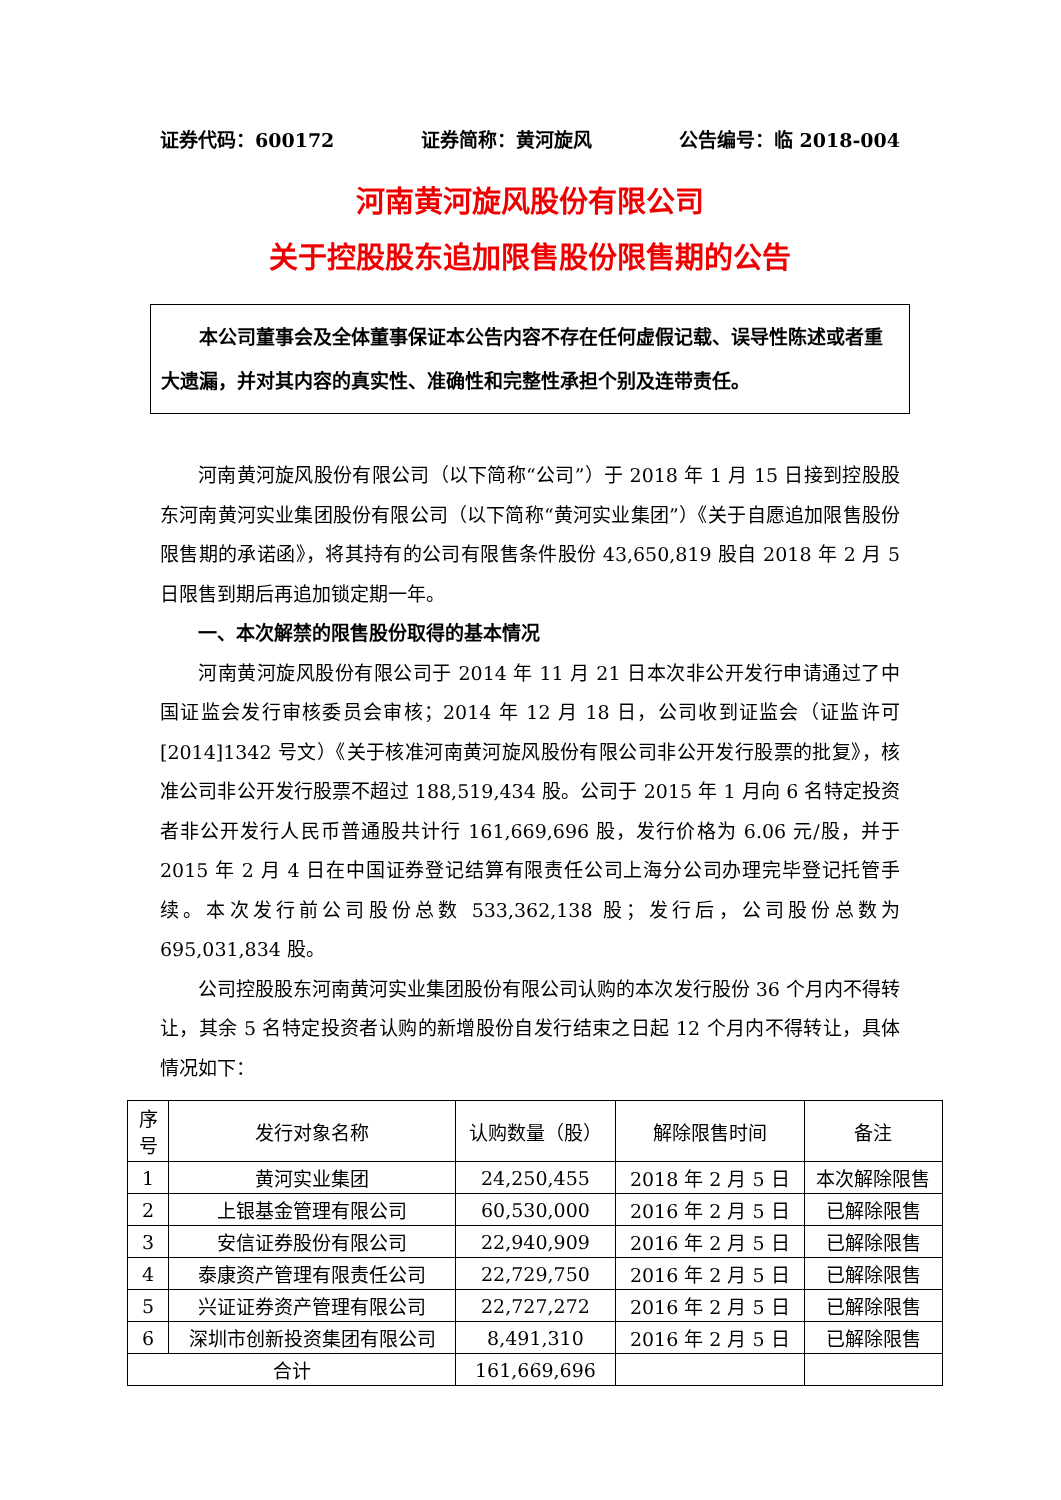证券代码：600172 证券简称：黄河旋风 公告编号：临 2018-004
河南黄河旋风股份有限公司
关于控股股东追加限售股份限售期的公告
本公司董事会及全体董事保证本公告内容不存在任何虚假记载、误导性陈述或者重大遗漏，并对其内容的真实性、准确性和完整性承担个别及连带责任。
河南黄河旋风股份有限公司（以下简称“公司”）于 2018 年 1 月 15 日接到控股股东河南黄河实业集团股份有限公司（以下简称“黄河实业集团”）《关于自愿追加限售股份限售期的承诺函》，将其持有的公司有限售条件股份 43,650,819 股自 2018 年 2 月 5 日限售到期后再追加锁定期一年。
一、本次解禁的限售股份取得的基本情况
河南黄河旋风股份有限公司于 2014 年 11 月 21 日本次非公开发行申请通过了中国证监会发行审核委员会审核；2014 年 12 月 18 日，公司收到证监会（证监许可[2014]1342 号文）《关于核准河南黄河旋风股份有限公司非公开发行股票的批复》，核准公司非公开发行股票不超过 188,519,434 股。公司于 2015 年 1 月向 6 名特定投资者非公开发行人民币普通股共计行 161,669,696 股，发行价格为 6.06 元/股，并于 2015 年 2 月 4 日在中国证券登记结算有限责任公司上海分公司办理完毕登记托管手续。本次发行前公司股份总数 533,362,138 股；发行后，公司股份总数为 695,031,834 股。
公司控股股东河南黄河实业集团股份有限公司认购的本次发行股份 36 个月内不得转让，其余 5 名特定投资者认购的新增股份自发行结束之日起 12 个月内不得转让，具体情况如下：
| 序 号 | 发行对象名称 | 认购数量（股） | 解除限售时间 | 备注 |
| 1 | 黄河实业集团 | 24,250,455 | 2018 年 2 月 5 日 | 本次解除限售 |
| 2 | 上银基金管理有限公司 | 60,530,000 | 2016 年 2 月 5 日 | 已解除限售 |
| 3 | 安信证券股份有限公司 | 22,940,909 | 2016 年 2 月 5 日 | 已解除限售 |
| 4 | 泰康资产管理有限责任公司 | 22,729,750 | 2016 年 2 月 5 日 | 已解除限售 |
| 5 | 兴证证券资产管理有限公司 | 22,727,272 | 2016 年 2 月 5 日 | 已解除限售 |
| 6 | 深圳市创新投资集团有限公司 | 8,491,310 | 2016 年 2 月 5 日 | 已解除限售 |
| 合计 | | 161,669,696 | | |